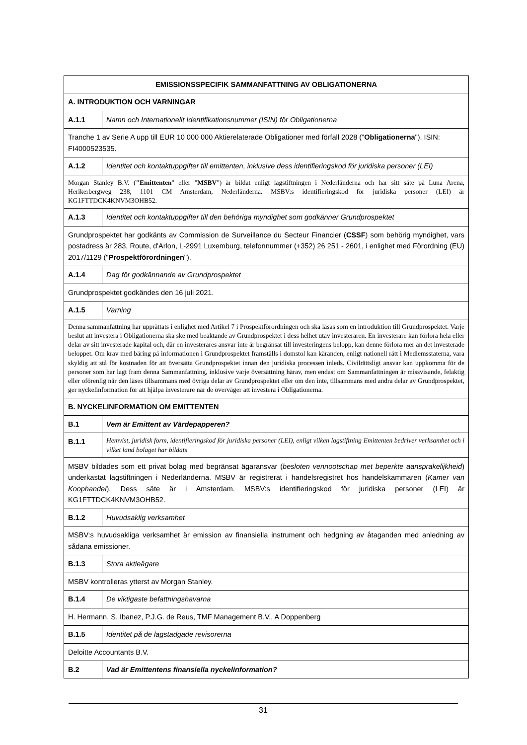| EMISSIONSSPECIFIK SAMMANFATTNING AV OBLIGATIONERNA | |
| A. INTRODUKTION OCH VARNINGAR | |
| A.1.1 | Namn och Internationellt Identifikationsnummer (ISIN) för Obligationerna |
| Tranche 1 av Serie A upp till EUR 10 000 000 Aktierelaterade Obligationer med förfall 2028 (" Obligationerna "). ISIN: FI4000523535. | |
| A.1.2 | Identitet och kontaktuppgifter till emittenten, inklusive dess identifieringskod för juridiska personer (LEI) |
| Morgan Stanley B.V. ( "Emittenten " eller " MSBV ") är bildat enligt lagstiftningen i Nederländerna och har sitt säte på Luna Arena, Herikerbergweg 238, 1101 CM Amsterdam, Nederländerna. MSBV:s identifieringskod för juridiska personer (LEI) är KG1FTTDCK4KNVM3OHB52. | |
| A.1.3 | Identitet och kontaktuppgifter till den behöriga myndighet som godkänner Grundprospektet |
| Grundprospektet har godkänts av Commission de Surveillance du Secteur Financier ( CSSF ) som behörig myndighet, vars postadress är 283, Route, d'Arlon, L-2991 Luxemburg, telefonnummer (+352) 26 251 - 2601, i enlighet med Förordning (EU) 2017/1129 (" Prospektförordningen "). | |
| A.1.4 | Dag för godkännande av Grundprospektet |
| Grundprospektet godkändes den 16 juli 2021. | |
| A.1.5 | Varning |
| Denna sammanfattning har upprättats i enlighet med Artikel 7 i Prospektförordningen och ska läsas som en introduktion till Grundprospektet. Varje beslut att investera i Obligationerna ska ske med beaktande av Grundprospektet i dess helhet utav investeraren. En investerare kan förlora hela eller delar av sitt investerade kapital och, där en investerares ansvar inte är begränsat till investeringens belopp, kan denne förlora mer än det investerade beloppet. Om krav med bäring på informationen i Grundprospektet framställs i domstol kan käranden, enligt nationell rätt i Medlemsstaterna, vara skyldig att stå för kostnaden för att översätta Grundprospektet innan den juridiska processen inleds. Civilrättsligt ansvar kan uppkomma för de personer som har lagt fram denna Sammanfattning, inklusive varje översättning härav, men endast om Sammanfattningen är missvisande, felaktig eller oförenlig när den läses tillsammans med övriga delar av Grundprospektet eller om den inte, tillsammans med andra delar av Grundprospektet, ger nyckelinformation för att hjälpa investerare när de överväger att investera i Obligationerna. | |
| B. NYCKELINFORMATION OM EMITTENTEN | |
| B.1 | Vem är Emittent av Värdepapperen? |
| B.1.1 | Hemvist, juridisk form, identifieringskod för juridiska personer (LEI), enligt vilken lagstiftning Emittenten bedriver verksamhet och i vilket land bolaget har bildats |
| MSBV bildades som ett privat bolag med begränsat ägaransvar ( besloten vennootschap met beperkte aansprakelijkheid ) underkastat lagstiftningen i Nederländerna. MSBV är registrerat i handelsregistret hos handelskammaren ( Kamer van Koophandel ). Dess säte är i Amsterdam. MSBV:s identifieringskod för juridiska personer (LEI) är KG1FTTDCK4KNVM3OHB52. | |
| B.1.2 | Huvudsaklig verksamhet |
| MSBV:s huvudsakliga verksamhet är emission av finansiella instrument och hedgning av åtaganden med anledning av sådana emissioner. | |
| B.1.3 | Stora aktieägare |
| MSBV kontrolleras ytterst av Morgan Stanley. | |
| B.1.4 | De viktigaste befattningshavarna |
| H. Hermann, S. Ibanez, P.J.G. de Reus, TMF Management B.V., A Doppenberg | |
| B.1.5 | Identitet på de lagstadgade revisorerna |
| Deloitte Accountants B.V. | |
| B.2 | Vad är Emittentens finansiella nyckelinformation? |
31